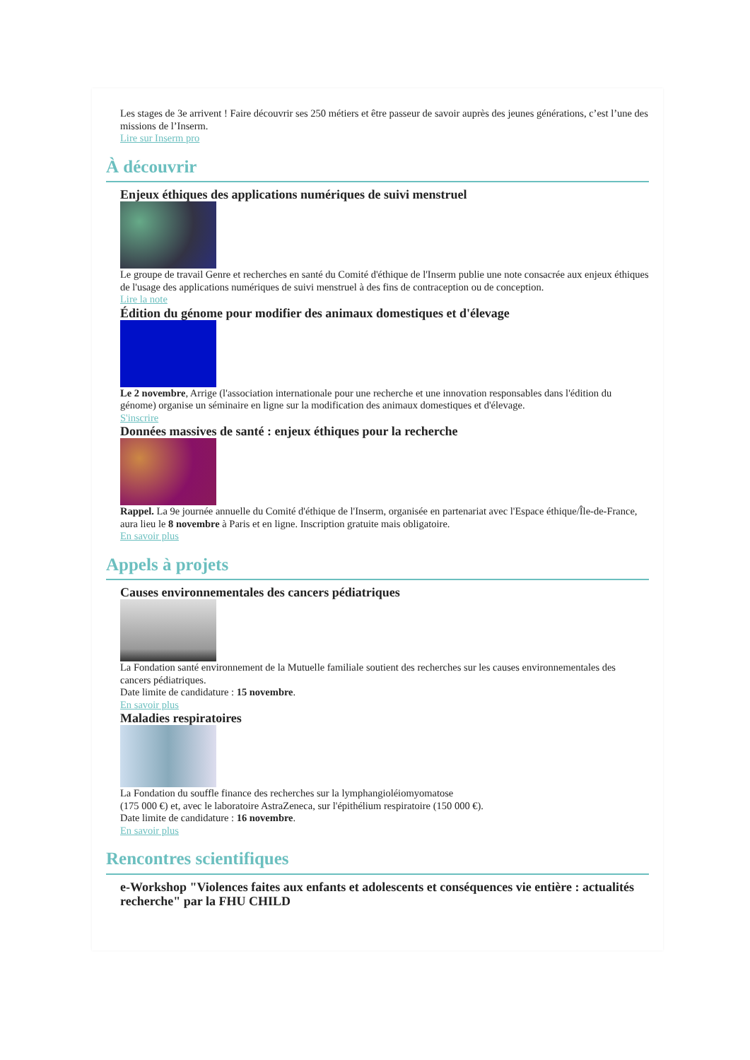Les stages de 3e arrivent ! Faire découvrir ses 250 métiers et être passeur de savoir auprès des jeunes générations, c’est l’une des missions de l’Inserm.
Lire sur Inserm pro
À découvrir
Enjeux éthiques des applications numériques de suivi menstruel
Le groupe de travail Genre et recherches en santé du Comité d'éthique de l'Inserm publie une note consacrée aux enjeux éthiques de l'usage des applications numériques de suivi menstruel à des fins de contraception ou de conception.
Lire la note
Édition du génome pour modifier des animaux domestiques et d'élevage
Le 2 novembre, Arrige (l'association internationale pour une recherche et une innovation responsables dans l'édition du génome) organise un séminaire en ligne sur la modification des animaux domestiques et d'élevage.
S'inscrire
Données massives de santé : enjeux éthiques pour la recherche
Rappel. La 9e journée annuelle du Comité d'éthique de l'Inserm, organisée en partenariat avec l'Espace éthique/Île-de-France, aura lieu le 8 novembre à Paris et en ligne. Inscription gratuite mais obligatoire.
En savoir plus
Appels à projets
Causes environnementales des cancers pédiatriques
La Fondation santé environnement de la Mutuelle familiale soutient des recherches sur les causes environnementales des cancers pédiatriques.
Date limite de candidature : 15 novembre.
En savoir plus
Maladies respiratoires
La Fondation du souffle finance des recherches sur la lymphangioléiomyomatose
(175 000 €) et, avec le laboratoire AstraZeneca, sur l'épithélium respiratoire (150 000 €).
Date limite de candidature : 16 novembre.
En savoir plus
Rencontres scientifiques
e-Workshop "Violences faites aux enfants et adolescents et conséquences vie entière : actualités recherche" par la FHU CHILD